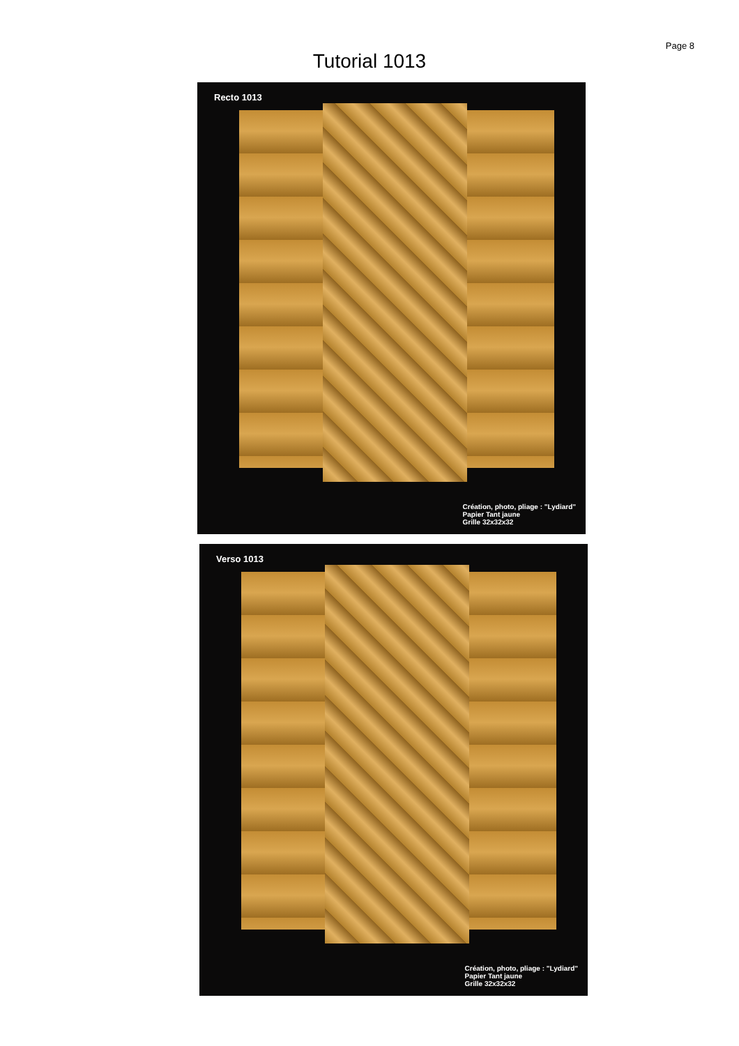Page 8
Tutorial 1013
Recto 1013
Création, photo, pliage : "Lydiard"
Papier Tant jaune
Grille 32x32x32
Verso 1013
Création, photo, pliage : "Lydiard"
Papier Tant jaune
Grille 32x32x32